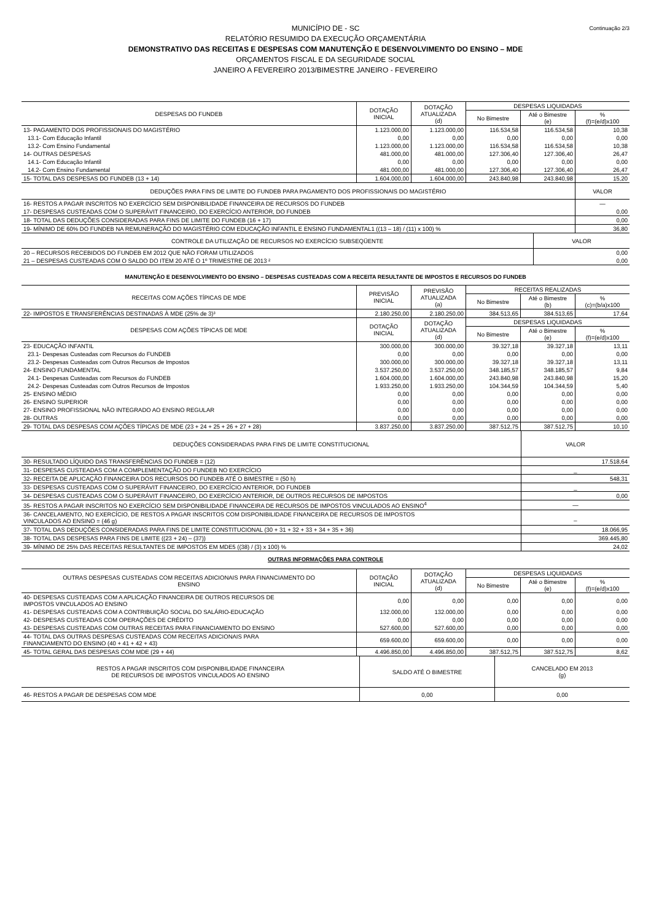Continuação 2/3 MUNICÍPIO DE - SC
RELATÓRIO RESUMIDO DA EXECUÇÃO ORÇAMENTÁRIA
DEMONSTRATIVO DAS RECEITAS E DESPESAS COM MANUTENÇÃO E DESENVOLVIMENTO DO ENSINO – MDE
ORÇAMENTOS FISCAL E DA SEGURIDADE SOCIAL
JANEIRO A FEVEREIRO 2013/BIMESTRE JANEIRO - FEVEREIRO
| DESPESAS DO FUNDEB | DOTAÇÃO INICIAL | DOTAÇÃO ATUALIZADA (d) | DESPESAS LIQUIDADAS | | |
| --- | --- | --- | --- | --- | --- |
| | | | No Bimestre | Até o Bimestre (e) | % (f)=(e/d)x100 |
| 13- PAGAMENTO DOS PROFISSIONAIS DO MAGISTÉRIO | 1.123.000,00 | 1.123.000,00 | 116.534,58 | 116.534,58 | 10,38 |
| 13.1- Com Educação Infantil | 0,00 | 0,00 | 0,00 | 0,00 | 0,00 |
| 13.2- Com Ensino Fundamental | 1.123.000,00 | 1.123.000,00 | 116.534,58 | 116.534,58 | 10,38 |
| 14- OUTRAS DESPESAS | 481.000,00 | 481.000,00 | 127.306,40 | 127.306,40 | 26,47 |
| 14.1- Com Educação Infantil | 0,00 | 0,00 | 0,00 | 0,00 | 0,00 |
| 14.2- Com Ensino Fundamental | 481.000,00 | 481.000,00 | 127.306,40 | 127.306,40 | 26,47 |
| 15- TOTAL DAS DESPESAS DO FUNDEB (13 + 14) | 1.604.000,00 | 1.604.000,00 | 243.840,98 | 243.840,98 | 15,20 |
| DEDUÇÕES PARA FINS DE LIMITE DO FUNDEB PARA PAGAMENTO DOS PROFISSIONAIS DO MAGISTÉRIO | VALOR |
| --- | --- |
| 16- RESTOS A PAGAR INSCRITOS NO EXERCÍCIO SEM DISPONIBILIDADE FINANCEIRA DE RECURSOS DO FUNDEB | — |
| 17- DESPESAS CUSTEADAS COM O SUPERÁVIT FINANCEIRO, DO EXERCÍCIO ANTERIOR, DO FUNDEB | 0,00 |
| 18- TOTAL DAS DEDUÇÕES CONSIDERADAS PARA FINS DE LIMITE DO FUNDEB (16 + 17) | 0,00 |
| 19- MÍNIMO DE 60% DO FUNDEB NA REMUNERAÇÃO DO MAGISTÉRIO COM EDUCAÇÃO INFANTIL E ENSINO FUNDAMENTAL1 ((13 – 18) / (11) x 100) % | 36,80 |
| CONTROLE DA UTILIZAÇÃO DE RECURSOS NO EXERCÍCIO SUBSEQÜENTE | VALOR |
| --- | --- |
| 20 – RECURSOS RECEBIDOS DO FUNDEB EM 2012 QUE NÃO FORAM UTILIZADOS | 0,00 |
| 21 – DESPESAS CUSTEADAS COM O SALDO DO ITEM 20 ATÉ O 1º TRIMESTRE DE 2013 ² | 0,00 |
MANUTENÇÃO E DESENVOLVIMENTO DO ENSINO – DESPESAS CUSTEADAS COM A RECEITA RESULTANTE DE IMPOSTOS E RECURSOS DO FUNDEB
| RECEITAS COM AÇÕES TÍPICAS DE MDE | PREVISÃO INICIAL | PREVISÃO ATUALIZADA (a) | RECEITAS REALIZADAS | | |
| --- | --- | --- | --- | --- | --- |
| | | | No Bimestre | Até o Bimestre (b) | % (c)=(b/a)x100 |
| 22- IMPOSTOS E TRANSFERÊNCIAS DESTINADAS À MDE (25% de 3)³ | 2.180.250,00 | 2.180.250,00 | 384.513,65 | 384.513,65 | 17,64 |
| DESPESAS COM AÇÕES TÍPICAS DE MDE | DOTAÇÃO INICIAL | DOTAÇÃO ATUALIZADA (d) | DESPESAS LIQUIDADAS | | |
| | | | No Bimestre | Até o Bimestre (e) | % (f)=(e/d)x100 |
| 23- EDUCAÇÃO INFANTIL | 300.000,00 | 300.000,00 | 39.327,18 | 39.327,18 | 13,11 |
| 23.1- Despesas Custeadas com Recursos do FUNDEB | 0,00 | 0,00 | 0,00 | 0,00 | 0,00 |
| 23.2- Despesas Custeadas com Outros Recursos de Impostos | 300.000,00 | 300.000,00 | 39.327,18 | 39.327,18 | 13,11 |
| 24- ENSINO FUNDAMENTAL | 3.537.250,00 | 3.537.250,00 | 348.185,57 | 348.185,57 | 9,84 |
| 24.1- Despesas Custeadas com Recursos do FUNDEB | 1.604.000,00 | 1.604.000,00 | 243.840,98 | 243.840,98 | 15,20 |
| 24.2- Despesas Custeadas com Outros Recursos de Impostos | 1.933.250,00 | 1.933.250,00 | 104.344,59 | 104.344,59 | 5,40 |
| 25- ENSINO MÉDIO | 0,00 | 0,00 | 0,00 | 0,00 | 0,00 |
| 26- ENSINO SUPERIOR | 0,00 | 0,00 | 0,00 | 0,00 | 0,00 |
| 27- ENSINO PROFISSIONAL NÃO INTEGRADO AO ENSINO REGULAR | 0,00 | 0,00 | 0,00 | 0,00 | 0,00 |
| 28- OUTRAS | 0,00 | 0,00 | 0,00 | 0,00 | 0,00 |
| 29- TOTAL DAS DESPESAS COM AÇÕES TÍPICAS DE MDE (23 + 24 + 25 + 26 + 27 + 28) | 3.837.250,00 | 3.837.250,00 | 387.512,75 | 387.512,75 | 10,10 |
| DEDUÇÕES CONSIDERADAS PARA FINS DE LIMITE CONSTITUCIONAL | VALOR |
| --- | --- |
| 30- RESULTADO LÍQUIDO DAS TRANSFERÊNCIAS DO FUNDEB = (12) | 17.518,64 |
| 31- DESPESAS CUSTEADAS COM A COMPLEMENTAÇÃO DO FUNDEB NO EXERCÍCIO | _ |
| 32- RECEITA DE APLICAÇÃO FINANCEIRA DOS RECURSOS DO FUNDEB ATÉ O BIMESTRE = (50 h) | 548,31 |
| 33- DESPESAS CUSTEADAS COM O SUPERÁVIT FINANCEIRO, DO EXERCÍCIO ANTERIOR, DO FUNDEB | _ |
| 34- DESPESAS CUSTEADAS COM O SUPERÁVIT FINANCEIRO, DO EXERCÍCIO ANTERIOR, DE OUTROS RECURSOS DE IMPOSTOS | 0,00 |
| 35- RESTOS A PAGAR INSCRITOS NO EXERCÍCIO SEM DISPONIBILIDADE FINANCEIRA DE RECURSOS DE IMPOSTOS VINCULADOS AO ENSINO<sup>4</sup> | — |
| 36- CANCELAMENTO, NO EXERCÍCIO, DE RESTOS A PAGAR INSCRITOS COM DISPONIBILIDADE FINANCEIRA DE RECURSOS DE IMPOSTOS VINCULADOS AO ENSINO = (46 g) | _ |
| 37- TOTAL DAS DEDUÇÕES CONSIDERADAS PARA FINS DE LIMITE CONSTITUCIONAL (30 + 31 + 32 + 33 + 34 + 35 + 36) | 18.066,95 |
| 38- TOTAL DAS DESPESAS PARA FINS DE LIMITE ((23 + 24) – (37)) | 369.445,80 |
| 39- MÍNIMO DE 25% DAS RECEITAS RESULTANTES DE IMPOSTOS EM MDE5 ((38) / (3) x 100) % | 24,02 |
OUTRAS INFORMAÇÕES PARA CONTROLE
| OUTRAS DESPESAS CUSTEADAS COM RECEITAS ADICIONAIS PARA FINANCIAMENTO DO ENSINO | DOTAÇÃO INICIAL | DOTAÇÃO ATUALIZADA (d) | DESPESAS LIQUIDADAS | | |
| --- | --- | --- | --- | --- | --- |
| | | | No Bimestre | Até o Bimestre (e) | % (f)=(e/d)x100 |
| 40- DESPESAS CUSTEADAS COM A APLICAÇÃO FINANCEIRA DE OUTROS RECURSOS DE IMPOSTOS VINCULADOS AO ENSINO | 0,00 | 0,00 | 0,00 | 0,00 | 0,00 |
| 41- DESPESAS CUSTEADAS COM A CONTRIBUIÇÃO SOCIAL DO SALÁRIO-EDUCAÇÃO | 132.000,00 | 132.000,00 | 0,00 | 0,00 | 0,00 |
| 42- DESPESAS CUSTEADAS COM OPERAÇÕES DE CRÉDITO | 0,00 | 0,00 | 0,00 | 0,00 | 0,00 |
| 43- DESPESAS CUSTEADAS COM OUTRAS RECEITAS PARA FINANCIAMENTO DO ENSINO | 527.600,00 | 527.600,00 | 0,00 | 0,00 | 0,00 |
| 44- TOTAL DAS OUTRAS DESPESAS CUSTEADAS COM RECEITAS ADICIONAIS PARA FINANCIAMENTO DO ENSINO (40 + 41 + 42 + 43) | 659.600,00 | 659.600,00 | 0,00 | 0,00 | 0,00 |
| 45- TOTAL GERAL DAS DESPESAS COM MDE (29 + 44) | 4.496.850,00 | 4.496.850,00 | 387.512,75 | 387.512,75 | 8,62 |
| RESTOS A PAGAR INSCRITOS COM DISPONIBILIDADE FINANCEIRA DE RECURSOS DE IMPOSTOS VINCULADOS AO ENSINO | SALDO ATÉ O BIMESTRE | CANCELADO EM 2013 (g) |
| --- | --- | --- |
| 46- RESTOS A PAGAR DE DESPESAS COM MDE | 0,00 | 0,00 |